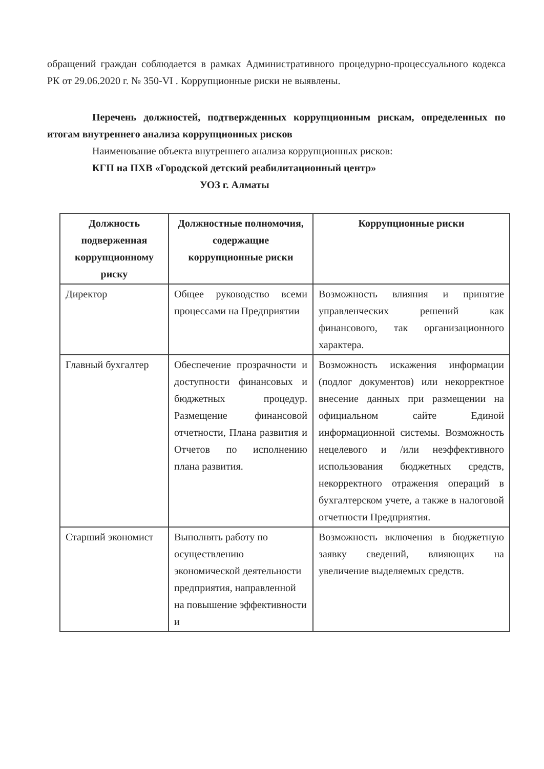обращений граждан соблюдается в рамках Административного процедурно-процессуального кодекса РК от 29.06.2020 г. № 350-VI . Коррупционные риски не выявлены.
Перечень должностей, подтвержденных коррупционным рискам, определенных по итогам внутреннего анализа коррупционных рисков
Наименование объекта внутреннего анализа коррупционных рисков:
КГП на ПХВ «Городской детский реабилитационный центр»
УОЗ г. Алматы
| Должность подверженная коррупционному риску | Должностные полномочия, содержащие коррупционные риски | Коррупционные риски |
| --- | --- | --- |
| Директор | Общее руководство всеми процессами на Предприятии | Возможность влияния и принятие управленческих решений как финансового, так организационного характера. |
| Главный бухгалтер | Обеспечение прозрачности и доступности финансовых и бюджетных процедур. Размещение финансовой отчетности, Плана развития и Отчетов по исполнению плана развития. | Возможность искажения информации (подлог документов) или некорректное внесение данных при размещении на официальном сайте Единой информационной системы. Возможность нецелевого и /или неэффективного использования бюджетных средств, некорректного отражения операций в бухгалтерском учете, а также в налоговой отчетности Предприятия. |
| Старший экономист | Выполнять работу по осуществлению экономической деятельности предприятия, направленной на повышение эффективности и | Возможность включения в бюджетную заявку сведений, влияющих на увеличение выделяемых средств. |